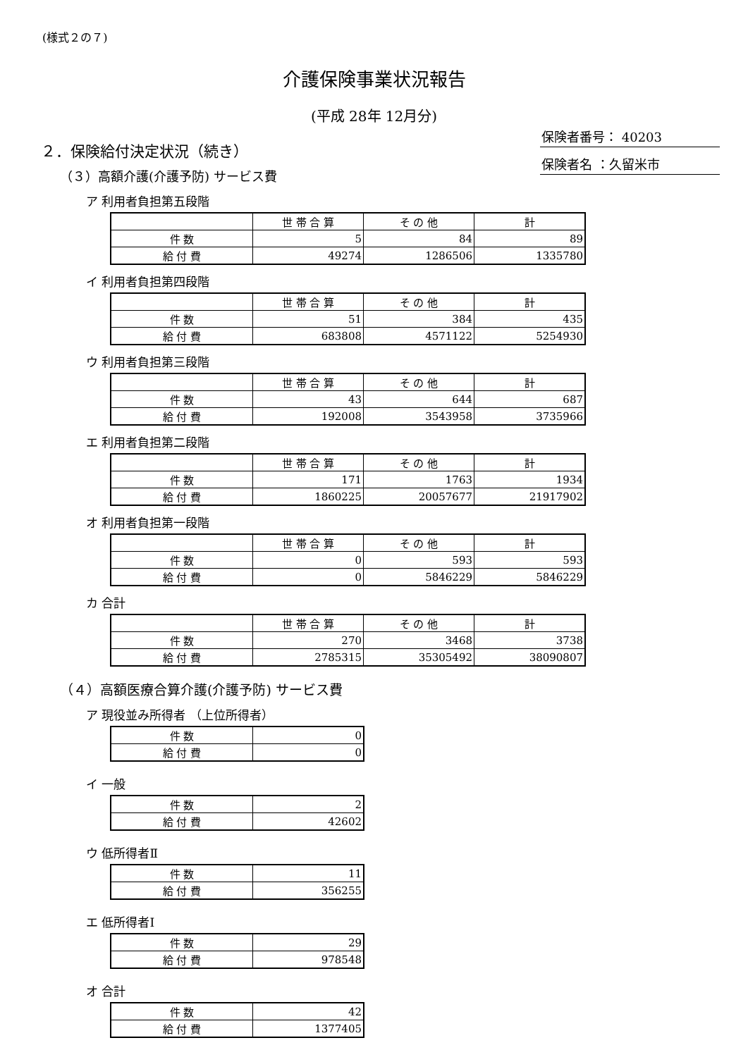(様式２の７)
介護保険事業状況報告
(平成 28年 12月分)
保険者番号： 40203
保険者名 ：久留米市
２．保険給付決定状況（続き）
（３）高額介護(介護予防) サービス費
ア 利用者負担第五段階
| | 世 帯 合 算 | そ の 他 | 計 |
| 件 数 | 5 | 84 | 89 |
| 給 付 費 | 49274 | 1286506 | 1335780 |
イ 利用者負担第四段階
| | 世 帯 合 算 | そ の 他 | 計 |
| 件 数 | 51 | 384 | 435 |
| 給 付 費 | 683808 | 4571122 | 5254930 |
ウ 利用者負担第三段階
| | 世 帯 合 算 | そ の 他 | 計 |
| 件 数 | 43 | 644 | 687 |
| 給 付 費 | 192008 | 3543958 | 3735966 |
エ 利用者負担第二段階
| | 世 帯 合 算 | そ の 他 | 計 |
| 件 数 | 171 | 1763 | 1934 |
| 給 付 費 | 1860225 | 20057677 | 21917902 |
オ 利用者負担第一段階
| | 世 帯 合 算 | そ の 他 | 計 |
| 件 数 | 0 | 593 | 593 |
| 給 付 費 | 0 | 5846229 | 5846229 |
カ 合計
| | 世 帯 合 算 | そ の 他 | 計 |
| 件 数 | 270 | 3468 | 3738 |
| 給 付 費 | 2785315 | 35305492 | 38090807 |
（４）高額医療合算介護(介護予防) サービス費
ア 現役並み所得者 （上位所得者）
| 件 数 | 0 |
| 給 付 費 | 0 |
イ 一般
| 件 数 | 2 |
| 給 付 費 | 42602 |
ウ 低所得者Ⅱ
| 件 数 | 11 |
| 給 付 費 | 356255 |
エ 低所得者Ⅰ
| 件 数 | 29 |
| 給 付 費 | 978548 |
オ 合計
| 件 数 | 42 |
| 給 付 費 | 1377405 |